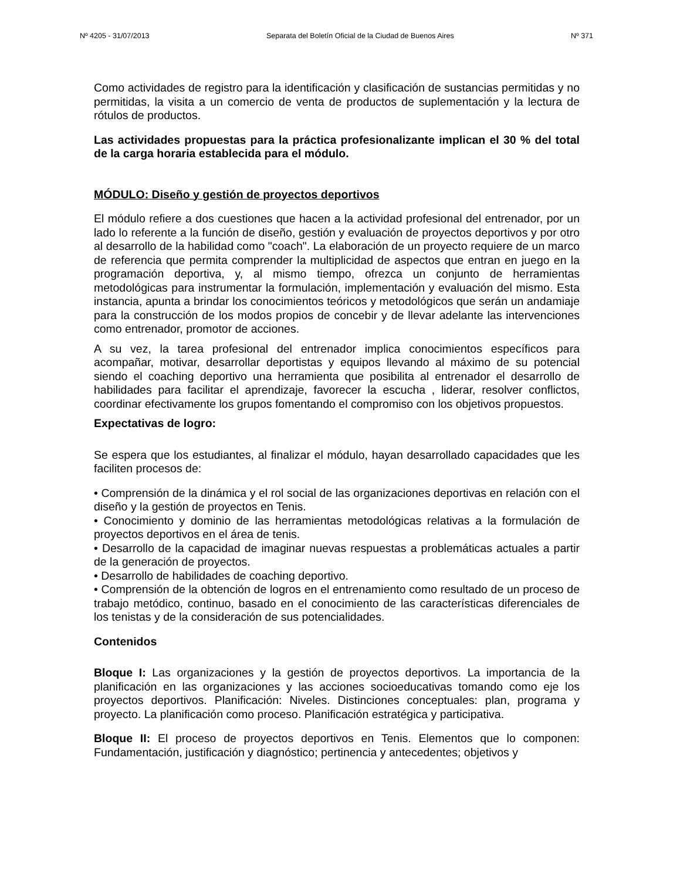Nº 4205 - 31/07/2013 Separata del Boletín Oficial de la Ciudad de Buenos Aires Nº 371
Como actividades de registro para la identificación y clasificación de sustancias permitidas y no permitidas, la visita a un comercio de venta de productos de suplementación y la lectura de rótulos de productos.
Las actividades propuestas para la práctica profesionalizante implican el 30 % del total de la carga horaria establecida para el módulo.
MÓDULO: Diseño y gestión de proyectos deportivos
El módulo refiere a dos cuestiones que hacen a la actividad profesional del entrenador, por un lado lo referente a la función de diseño, gestión y evaluación de proyectos deportivos y por otro al desarrollo de la habilidad como "coach". La elaboración de un proyecto requiere de un marco de referencia que permita comprender la multiplicidad de aspectos que entran en juego en la programación deportiva, y, al mismo tiempo, ofrezca un conjunto de herramientas metodológicas para instrumentar la formulación, implementación y evaluación del mismo. Esta instancia, apunta a brindar los conocimientos teóricos y metodológicos que serán un andamiaje para la construcción de los modos propios de concebir y de llevar adelante las intervenciones como entrenador, promotor de acciones.
A su vez, la tarea profesional del entrenador implica conocimientos específicos para acompañar, motivar, desarrollar deportistas y equipos llevando al máximo de su potencial siendo el coaching deportivo una herramienta que posibilita al entrenador el desarrollo de habilidades para facilitar el aprendizaje, favorecer la escucha , liderar, resolver conflictos, coordinar efectivamente los grupos fomentando el compromiso con los objetivos propuestos.
Expectativas de logro:
Se espera que los estudiantes, al finalizar el módulo, hayan desarrollado capacidades que les faciliten procesos de:
• Comprensión de la dinámica y el rol social de las organizaciones deportivas en relación con el diseño y la gestión de proyectos en Tenis.
• Conocimiento y dominio de las herramientas metodológicas relativas a la formulación de proyectos deportivos en el área de tenis.
• Desarrollo de la capacidad de imaginar nuevas respuestas a problemáticas actuales a partir de la generación de proyectos.
• Desarrollo de habilidades de coaching deportivo.
• Comprensión de la obtención de logros en el entrenamiento como resultado de un proceso de trabajo metódico, continuo, basado en el conocimiento de las características diferenciales de los tenistas y de la consideración de sus potencialidades.
Contenidos
Bloque I: Las organizaciones y la gestión de proyectos deportivos. La importancia de la planificación en las organizaciones y las acciones socioeducativas tomando como eje los proyectos deportivos. Planificación: Niveles. Distinciones conceptuales: plan, programa y proyecto. La planificación como proceso. Planificación estratégica y participativa.
Bloque II: El proceso de proyectos deportivos en Tenis. Elementos que lo componen: Fundamentación, justificación y diagnóstico; pertinencia y antecedentes; objetivos y